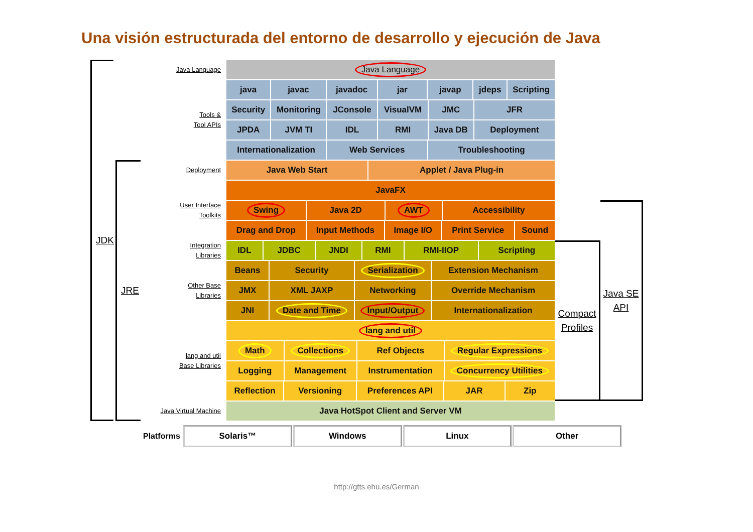Una visión estructurada del entorno de desarrollo y ejecución de Java
JDK
JRE
Java Language
Java Language
Tools &
Tool APIs
java javac javadoc jar javap jdeps Scripting
Security Monitoring JConsole VisualVM JMC JFR
JPDA JVM TI IDL RMI Java DB Deployment
Internationalization Web Services Troubleshooting
Deployment
Java Web Start Applet / Java Plug-in
User Interface
Toolkits
JavaFX
Swing Java 2D AWT Accessibility
Drag and Drop Input Methods Image I/O Print Service Sound
Integration
Libraries
IDL JDBC JNDI RMI RMI-IIOP Scripting
Other Base
Libraries
Beans Security Serialization Extension Mechanism
JMX XML JAXP Networking Override Mechanism
JNI Date and Time Input/Output Internationalization
lang and util
Base Libraries
lang and util
Math Collections Ref Objects Regular Expressions
Logging Management Instrumentation Concurrency Utilities
Reflection Versioning Preferences API JAR Zip
Java Virtual Machine
Java HotSpot Client and Server VM
Compact
Profiles
Java SE
API
Platforms
Solaris™ Windows Linux Other
http://gtts.ehu.es/German